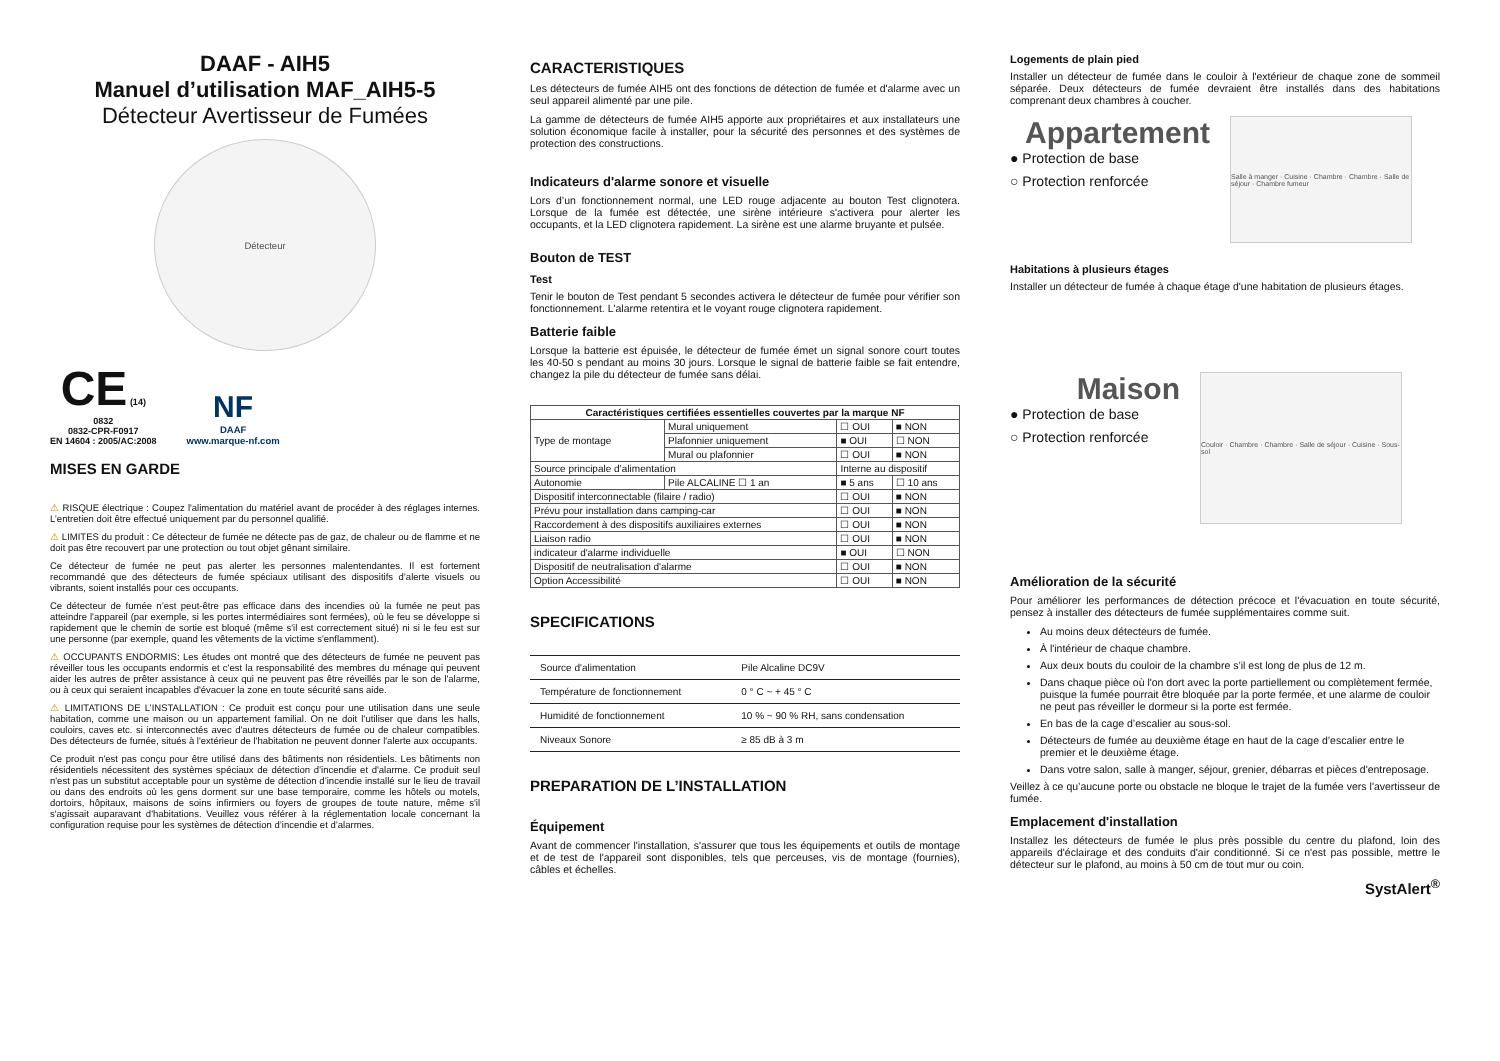DAAF - AIH5
Manuel d’utilisation MAF_AIH5-5
Détecteur Avertisseur de Fumées
Détecteur
CE (14)
0832
0832-CPR-F0917
EN 14604 : 2005/AC:2008
NF
DAAF
www.marque-nf.com
MISES EN GARDE
⚠ RISQUE électrique : Coupez l'alimentation du matériel avant de procéder à des réglages internes. L’entretien doit être effectué uniquement par du personnel qualifié.
⚠ LIMITES du produit : Ce détecteur de fumée ne détecte pas de gaz, de chaleur ou de flamme et ne doit pas être recouvert par une protection ou tout objet gênant similaire.
Ce détecteur de fumée ne peut pas alerter les personnes malentendantes. Il est fortement recommandé que des détecteurs de fumée spéciaux utilisant des dispositifs d’alerte visuels ou vibrants, soient installés pour ces occupants.
Ce détecteur de fumée n’est peut-être pas efficace dans des incendies où la fumée ne peut pas atteindre l'appareil (par exemple, si les portes intermédiaires sont fermées), où le feu se développe si rapidement que le chemin de sortie est bloqué (même s'il est correctement situé) ni si le feu est sur une personne (par exemple, quand les vêtements de la victime s'enflamment).
⚠ OCCUPANTS ENDORMIS: Les études ont montré que des détecteurs de fumée ne peuvent pas réveiller tous les occupants endormis et c'est la responsabilité des membres du ménage qui peuvent aider les autres de prêter assistance à ceux qui ne peuvent pas être réveillés par le son de l'alarme, ou à ceux qui seraient incapables d'évacuer la zone en toute sécurité sans aide.
⚠ LIMITATIONS DE L’INSTALLATION : Ce produit est conçu pour une utilisation dans une seule habitation, comme une maison ou un appartement familial. On ne doit l’utiliser que dans les halls, couloirs, caves etc. si interconnectés avec d'autres détecteurs de fumée ou de chaleur compatibles. Des détecteurs de fumée, situés à l'extérieur de l'habitation ne peuvent donner l'alerte aux occupants.
Ce produit n'est pas conçu pour être utilisé dans des bâtiments non résidentiels. Les bâtiments non résidentiels nécessitent des systèmes spéciaux de détection d’incendie et d'alarme. Ce produit seul n'est pas un substitut acceptable pour un système de détection d’incendie installé sur le lieu de travail ou dans des endroits où les gens dorment sur une base temporaire, comme les hôtels ou motels, dortoirs, hôpitaux, maisons de soins infirmiers ou foyers de groupes de toute nature, même s'il s'agissait auparavant d'habitations. Veuillez vous référer à la réglementation locale concernant la configuration requise pour les systèmes de détection d’incendie et d’alarmes.
CARACTERISTIQUES
Les détecteurs de fumée AIH5 ont des fonctions de détection de fumée et d'alarme avec un seul appareil alimenté par une pile.
La gamme de détecteurs de fumée AIH5 apporte aux propriétaires et aux installateurs une solution économique facile à installer, pour la sécurité des personnes et des systèmes de protection des constructions.
Indicateurs d'alarme sonore et visuelle
Lors d’un fonctionnement normal, une LED rouge adjacente au bouton Test clignotera. Lorsque de la fumée est détectée, une sirène intérieure s'activera pour alerter les occupants, et la LED clignotera rapidement. La sirène est une alarme bruyante et pulsée.
Bouton de TEST
Test
Tenir le bouton de Test pendant 5 secondes activera le détecteur de fumée pour vérifier son fonctionnement. L'alarme retentira et le voyant rouge clignotera rapidement.
Batterie faible
Lorsque la batterie est épuisée, le détecteur de fumée émet un signal sonore court toutes les 40-50 s pendant au moins 30 jours. Lorsque le signal de batterie faible se fait entendre, changez la pile du détecteur de fumée sans délai.
| Caractéristiques certifiées essentielles couvertes par la marque NF | | | |
| --- | --- | --- | --- |
| Type de montage | Mural uniquement | ☐ OUI | ■ NON |
| | Plafonnier uniquement | ■ OUI | ☐ NON |
| | Mural ou plafonnier | ☐ OUI | ■ NON |
| Source principale d’alimentation | | Interne au dispositif | |
| Autonomie | Pile ALCALINE ☐ 1 an | ■ 5 ans | ☐ 10 ans |
| Dispositif interconnectable (filaire / radio) | | ☐ OUI | ■ NON |
| Prévu pour installation dans camping-car | | ☐ OUI | ■ NON |
| Raccordement à des dispositifs auxiliaires externes | | ☐ OUI | ■ NON |
| Liaison radio | | ☐ OUI | ■ NON |
| indicateur d'alarme individuelle | | ■ OUI | ☐ NON |
| Dispositif de neutralisation d'alarme | | ☐ OUI | ■ NON |
| Option Accessibilité | | ☐ OUI | ■ NON |
SPECIFICATIONS
| Source d'alimentation | Pile Alcaline DC9V |
| Température de fonctionnement | 0 ° C ~ + 45 ° C |
| Humidité de fonctionnement | 10 % ~ 90 % RH, sans condensation |
| Niveaux Sonore | ≥ 85 dB à 3 m |
PREPARATION DE L’INSTALLATION
Équipement
Avant de commencer l'installation, s'assurer que tous les équipements et outils de montage et de test de l'appareil sont disponibles, tels que perceuses, vis de montage (fournies), câbles et échelles.
Logements de plain pied
Installer un détecteur de fumée dans le couloir à l'extérieur de chaque zone de sommeil séparée. Deux détecteurs de fumée devraient être installés dans des habitations comprenant deux chambres à coucher.
Appartement
● Protection de base
○ Protection renforcée
Salle à manger · Cuisine · Chambre · Chambre · Salle de séjour · Chambre fumeur
Habitations à plusieurs étages
Installer un détecteur de fumée à chaque étage d'une habitation de plusieurs étages.
Maison
● Protection de base
○ Protection renforcée
Couloir · Chambre · Chambre · Salle de séjour · Cuisine · Sous-sol
Amélioration de la sécurité
Pour améliorer les performances de détection précoce et l'évacuation en toute sécurité, pensez à installer des détecteurs de fumée supplémentaires comme suit.
Au moins deux détecteurs de fumée.
À l'intérieur de chaque chambre.
Aux deux bouts du couloir de la chambre s’il est long de plus de 12 m.
Dans chaque pièce où l'on dort avec la porte partiellement ou complètement fermée, puisque la fumée pourrait être bloquée par la porte fermée, et une alarme de couloir ne peut pas réveiller le dormeur si la porte est fermée.
En bas de la cage d’escalier au sous-sol.
Détecteurs de fumée au deuxième étage en haut de la cage d’escalier entre le premier et le deuxième étage.
Dans votre salon, salle à manger, séjour, grenier, débarras et pièces d'entreposage.
Veillez à ce qu’aucune porte ou obstacle ne bloque le trajet de la fumée vers l'avertisseur de fumée.
Emplacement d'installation
Installez les détecteurs de fumée le plus près possible du centre du plafond, loin des appareils d'éclairage et des conduits d'air conditionné. Si ce n'est pas possible, mettre le détecteur sur le plafond, au moins à 50 cm de tout mur ou coin.
SystAlert<sup>®</sup>